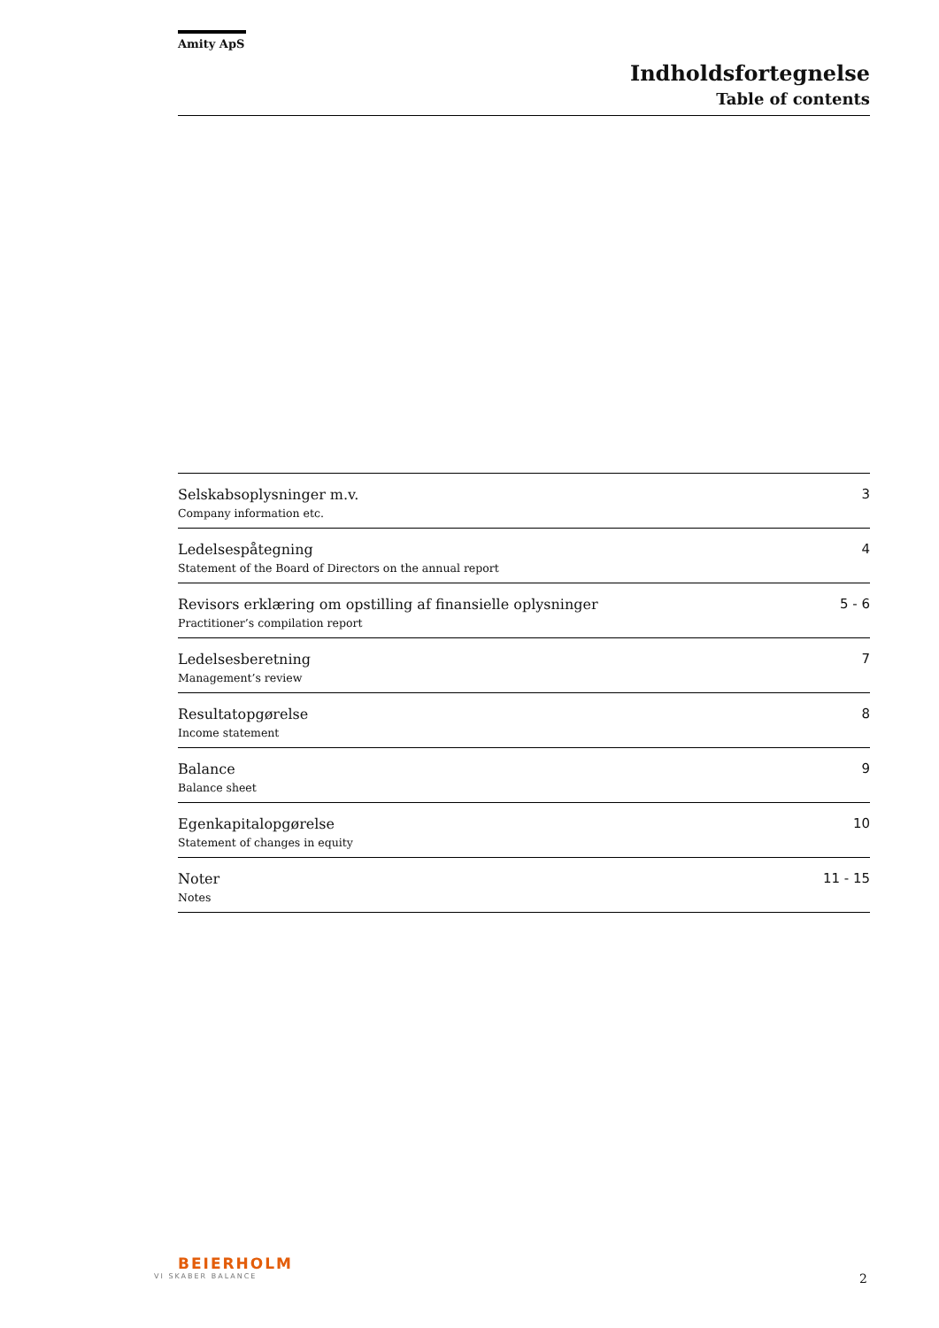Amity ApS
Indholdsfortegnelse
Table of contents
| Selskabsoplysninger m.v. Company information etc. | 3 |
| Ledelsespåtegning Statement of the Board of Directors on the annual report | 4 |
| Revisors erklæring om opstilling af finansielle oplysninger Practitioner’s compilation report | 5 - 6 |
| Ledelsesberetning Management’s review | 7 |
| Resultatopgørelse Income statement | 8 |
| Balance Balance sheet | 9 |
| Egenkapitalopgørelse Statement of changes in equity | 10 |
| Noter Notes | 11 - 15 |
BEIERHOLM
VI SKABER BALANCE
2